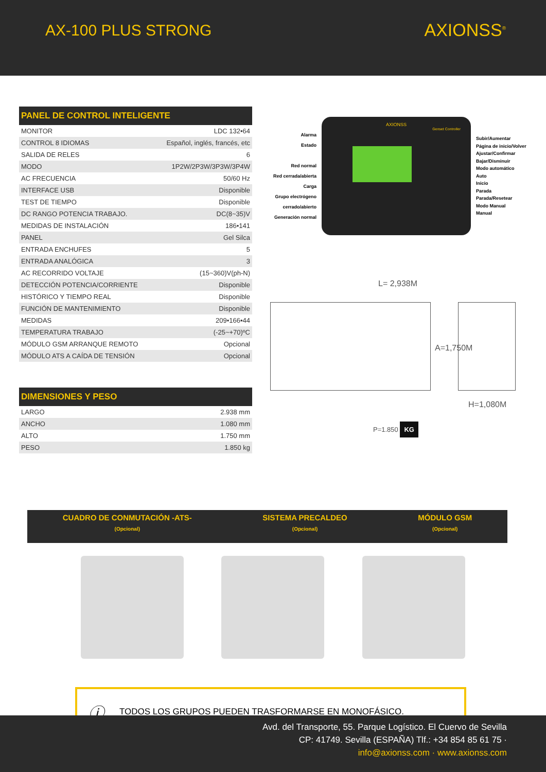AX-100 PLUS STRONG AXIONSS<sup>®</sup>
| PANEL DE CONTROL INTELIGENTE | |
| --- | --- |
| MONITOR | LDC 132•64 |
| CONTROL 8 IDIOMAS | Español, inglés, francés, etc |
| SALIDA DE RELES | 6 |
| MODO | 1P2W/2P3W/3P3W/3P4W |
| AC FRECUENCIA | 50/60 Hz |
| INTERFACE USB | Disponible |
| TEST DE TIEMPO | Disponible |
| DC RANGO POTENCIA TRABAJO. | DC(8~35)V |
| MEDIDAS DE INSTALACIÓN | 186•141 |
| PANEL | Gel Silca |
| ENTRADA ENCHUFES | 5 |
| ENTRADA ANALÓGICA | 3 |
| AC RECORRIDO VOLTAJE | (15~360)V(ph-N) |
| DETECCIÓN POTENCIA/CORRIENTE | Disponible |
| HISTÓRICO Y TIEMPO REAL | Disponible |
| FUNCIÓN DE MANTENIMIENTO | Disponible |
| MEDIDAS | 209•166•44 |
| TEMPERATURA TRABAJO | (-25~+70)ºC |
| MÓDULO GSM ARRANQUE REMOTO | Opcional |
| MÓDULO ATS A CAÍDA DE TENSIÓN | Opcional |
| DIMENSIONES Y PESO | |
| --- | --- |
| LARGO | 2.938 mm |
| ANCHO | 1.080 mm |
| ALTO | 1.750 mm |
| PESO | 1.850 kg |
Alarma
Estado
Red normal
Red cerrada/abierta
Carga
Grupo electrógeno cerrado/abierto
Generación normal
AXIONSS
Genset Controller
Subir/Aumentar
Página de inicio/Volver
Ajustar/Confirmar
Bajar/Disminuir
Modo automático
Auto
Inicio
Parada
Parada/Resetear
Modo Manual
Manual
L= 2,938M
A=1,750M
H=1,080M
P=1.850 KG
CUADRO DE CONMUTACIÓN -ATS-
(Opcional)
SISTEMA PRECALDEO
(Opcional)
MÓDULO GSM
(Opcional)
ⓘ TODOS LOS GRUPOS PUEDEN TRASFORMARSE EN MONOFÁSICO.
Avd. del Transporte, 55. Parque Logístico. El Cuervo de Sevilla
CP: 41749. Sevilla (ESPAÑA) Tlf.: +34 854 85 61 75 ·
info@axionss.com · www.axionss.com